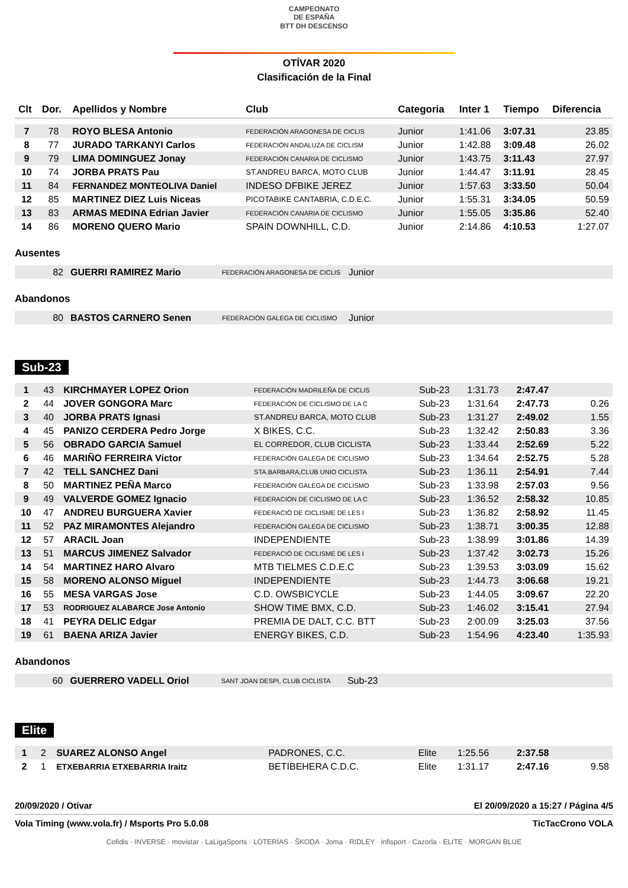CAMPEONATO
DE ESPAÑA
BTT DH DESCENSO
OTÍVAR 2020
Clasificación de la Final
| Clt | Dor. | Apellidos y Nombre | Club | Categoria | Inter 1 | Tiempo | Diferencia |
| --- | --- | --- | --- | --- | --- | --- | --- |
| 7 | 78 | ROYO BLESA Antonio | FEDERACIÓN ARAGONESA DE CICLIS | Junior | 1:41.06 | 3:07.31 | 23.85 |
| 8 | 77 | JURADO TARKANYI Carlos | FEDERACIÓN ANDALUZA DE CICLISM | Junior | 1:42.88 | 3:09.48 | 26.02 |
| 9 | 79 | LIMA DOMINGUEZ Jonay | FEDERACIÓN CANARIA DE CICLISMO | Junior | 1:43.75 | 3:11.43 | 27.97 |
| 10 | 74 | JORBA PRATS Pau | ST.ANDREU BARCA, MOTO CLUB | Junior | 1:44.47 | 3:11.91 | 28.45 |
| 11 | 84 | FERNANDEZ MONTEOLIVA Daniel | INDESO DFBIKE JEREZ | Junior | 1:57.63 | 3:33.50 | 50.04 |
| 12 | 85 | MARTINEZ DIEZ Luis Niceas | PICOTABIKE CANTABRIA, C.D.E.C. | Junior | 1:55.31 | 3:34.05 | 50.59 |
| 13 | 83 | ARMAS MEDINA Edrian Javier | FEDERACIÓN CANARIA DE CICLISMO | Junior | 1:55.05 | 3:35.86 | 52.40 |
| 14 | 86 | MORENO QUERO Mario | SPAIN DOWNHILL, C.D. | Junior | 2:14.86 | 4:10.53 | 1:27.07 |
Ausentes
| | 82 | GUERRI RAMIREZ Mario | FEDERACIÓN ARAGONESA DE CICLIS | Junior | |
Abandonos
| | 80 | BASTOS CARNERO Senen | FEDERACIÓN GALEGA DE CICLISMO | Junior | |
Sub-23
| 1 | 43 | KIRCHMAYER LOPEZ Orion | FEDERACIÓN MADRILEÑA DE CICLIS | Sub-23 | 1:31.73 | 2:47.47 | |
| 2 | 44 | JOVER GONGORA Marc | FEDERACIÓN DE CICLISMO DE LA C | Sub-23 | 1:31.64 | 2:47.73 | 0.26 |
| 3 | 40 | JORBA PRATS Ignasi | ST.ANDREU BARCA, MOTO CLUB | Sub-23 | 1:31.27 | 2:49.02 | 1.55 |
| 4 | 45 | PANIZO CERDERA Pedro Jorge | X BIKES, C.C. | Sub-23 | 1:32.42 | 2:50.83 | 3.36 |
| 5 | 56 | OBRADO GARCIA Samuel | EL CORREDOR, CLUB CICLISTA | Sub-23 | 1:33.44 | 2:52.69 | 5.22 |
| 6 | 46 | MARIÑO FERREIRA Victor | FEDERACIÓN GALEGA DE CICLISMO | Sub-23 | 1:34.64 | 2:52.75 | 5.28 |
| 7 | 42 | TELL SANCHEZ Dani | STA.BARBARA,CLUB UNIO CICLISTA | Sub-23 | 1:36.11 | 2:54.91 | 7.44 |
| 8 | 50 | MARTINEZ PEÑA Marco | FEDERACIÓN GALEGA DE CICLISMO | Sub-23 | 1:33.98 | 2:57.03 | 9.56 |
| 9 | 49 | VALVERDE GOMEZ Ignacio | FEDERACIÓN DE CICLISMO DE LA C | Sub-23 | 1:36.52 | 2:58.32 | 10.85 |
| 10 | 47 | ANDREU BURGUERA Xavier | FEDERACIÓ DE CICLISME DE LES I | Sub-23 | 1:36.82 | 2:58.92 | 11.45 |
| 11 | 52 | PAZ MIRAMONTES Alejandro | FEDERACIÓN GALEGA DE CICLISMO | Sub-23 | 1:38.71 | 3:00.35 | 12.88 |
| 12 | 57 | ARACIL Joan | INDEPENDIENTE | Sub-23 | 1:38.99 | 3:01.86 | 14.39 |
| 13 | 51 | MARCUS JIMENEZ Salvador | FEDERACIÓ DE CICLISME DE LES I | Sub-23 | 1:37.42 | 3:02.73 | 15.26 |
| 14 | 54 | MARTINEZ HARO Alvaro | MTB TIELMES C.D.E.C | Sub-23 | 1:39.53 | 3:03.09 | 15.62 |
| 15 | 58 | MORENO ALONSO Miguel | INDEPENDIENTE | Sub-23 | 1:44.73 | 3:06.68 | 19.21 |
| 16 | 55 | MESA VARGAS Jose | C.D. OWSBICYCLE | Sub-23 | 1:44.05 | 3:09.67 | 22.20 |
| 17 | 53 | RODRIGUEZ ALABARCE Jose Antonio | SHOW TIME BMX, C.D. | Sub-23 | 1:46.02 | 3:15.41 | 27.94 |
| 18 | 41 | PEYRA DELIC Edgar | PREMIA DE DALT, C.C. BTT | Sub-23 | 2:00.09 | 3:25.03 | 37.56 |
| 19 | 61 | BAENA ARIZA Javier | ENERGY BIKES, C.D. | Sub-23 | 1:54.96 | 4:23.40 | 1:35.93 |
Abandonos
| | 60 | GUERRERO VADELL Oriol | SANT JOAN DESPI, CLUB CICLISTA | Sub-23 | |
Elite
| 1 | 2 | SUAREZ ALONSO Angel | PADRONES, C.C. | Elite | 1:25.56 | 2:37.58 | |
| 2 | 1 | ETXEBARRIA ETXEBARRIA Iraitz | BETIBEHERA C.D.C. | Elite | 1:31.17 | 2:47.16 | 9.58 |
20/09/2020 / Otívar El 20/09/2020 a 15:27 / Página 4/5
Vola Timing (www.vola.fr) / Msports Pro 5.0.08 TicTacCrono VOLA
Cofidis · INVERSE · movistar · LaLigaSports · LOTERÍAS · ŠKODA · Joma · RIDLEY · infisport · Cazorla · ELITE · MORGAN BLUE